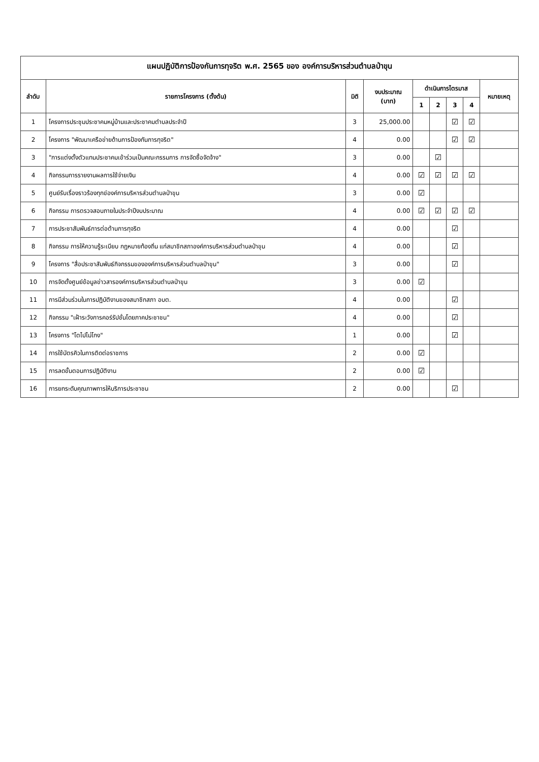| แผนปฏิบัติการป้องกันการทุจริต พ.ศ. 2565 ของ องค์การบริหารส่วนตำบลป่าขุน | | | | | | | | |
| --- | --- | --- | --- | --- | --- | --- | --- | --- |
| ลำดับ | รายการโครงการ (ตั้งต้น) | มิติ | งบประมาณ (บาท) | ดำเนินการไตรมาส | | | | หมายเหตุ |
| | | | | 1 | 2 | 3 | 4 | |
| 1 | โครงการประชุมประชาคมหมู่บ้านและประชาคมตำบลประจำปี | 3 | 25,000.00 | | | ☑ | ☑ | |
| 2 | โครงการ "พัฒนาเครือข่ายด้านการป้องกันการทุจริต" | 4 | 0.00 | | | ☑ | ☑ | |
| 3 | "การแต่งตั้งตัวแทนประชาคมเข้าร่วมเป็นคณะกรรมการ การจัดซื้อจัดจ้าง" | 3 | 0.00 | | ☑ | | | |
| 4 | กิจกรรมการรายงานผลการใช้จ่ายเงิน | 4 | 0.00 | ☑ | ☑ | ☑ | ☑ | |
| 5 | ศูนย์รับเรื่องราวร้องทุกข์องค์การบริหารส่วนตำบลป่าขุน | 3 | 0.00 | ☑ | | | | |
| 6 | กิจกรรม การตรวจสอบภายในประจำปีงบประมาณ | 4 | 0.00 | ☑ | ☑ | ☑ | ☑ | |
| 7 | การประชาสัมพันธ์การต่อต้านการทุจริต | 4 | 0.00 | | | ☑ | | |
| 8 | กิจกรรม การให้ความรู้ระเบียบ กฎหมายท้องถิ่น แก่สมาชิกสภาองค์การบริหารส่วนตำบลป่าขุน | 4 | 0.00 | | | ☑ | | |
| 9 | โครงการ "สื่อประชาสัมพันธ์กิจกรรมขององค์การบริหารส่วนตำบลป่าขุน" | 3 | 0.00 | | | ☑ | | |
| 10 | การจัดตั้งศูนย์ข้อมูลข่าวสารองค์การบริหารส่วนตำบลป่าขุน | 3 | 0.00 | ☑ | | | | |
| 11 | การมีส่วนร่วมในการปฏิบัติงานของสมาชิกสภา อบต. | 4 | 0.00 | | | ☑ | | |
| 12 | กิจกรรม "เฝ้าระวังการคอร์รัปชั่นโดยภาคประชาชน" | 4 | 0.00 | | | ☑ | | |
| 13 | โครงการ "โตไปไม่โกง" | 1 | 0.00 | | | ☑ | | |
| 14 | การใช้บัตรคิวในการติดต่อราชการ | 2 | 0.00 | ☑ | | | | |
| 15 | การลดขั้นตอนการปฏิบัติงาน | 2 | 0.00 | ☑ | | | | |
| 16 | การยกระดับคุณภาพการให้บริการประชาชน | 2 | 0.00 | | | ☑ | | |